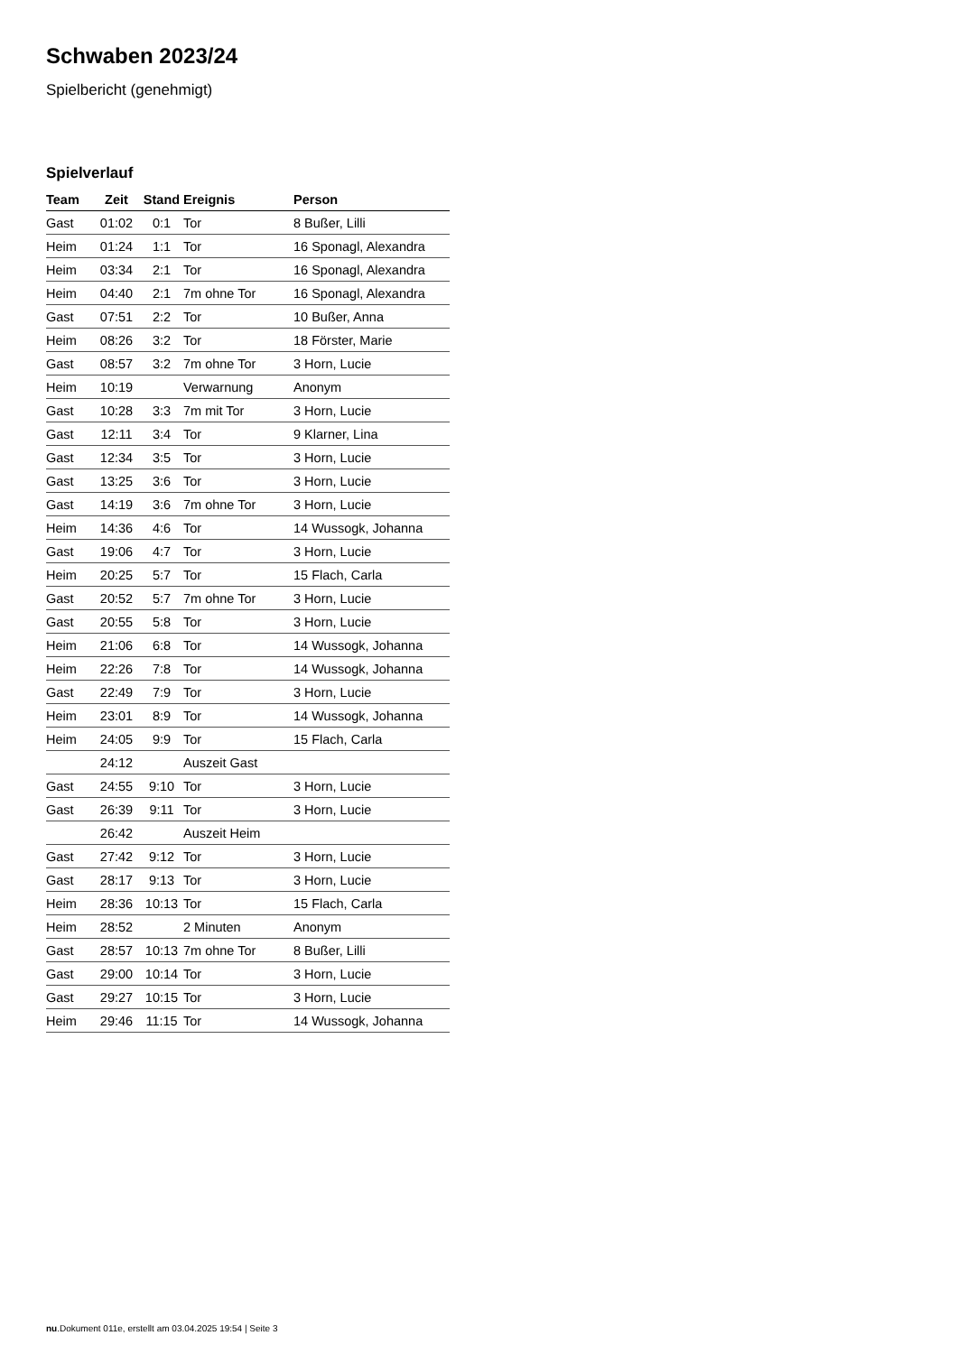Schwaben 2023/24
Spielbericht (genehmigt)
Spielverlauf
| Team | Zeit | Stand | Ereignis | Person |
| --- | --- | --- | --- | --- |
| Gast | 01:02 | 0:1 | Tor | 8 Bußer, Lilli |
| Heim | 01:24 | 1:1 | Tor | 16 Sponagl, Alexandra |
| Heim | 03:34 | 2:1 | Tor | 16 Sponagl, Alexandra |
| Heim | 04:40 | 2:1 | 7m ohne Tor | 16 Sponagl, Alexandra |
| Gast | 07:51 | 2:2 | Tor | 10 Bußer, Anna |
| Heim | 08:26 | 3:2 | Tor | 18 Förster, Marie |
| Gast | 08:57 | 3:2 | 7m ohne Tor | 3 Horn, Lucie |
| Heim | 10:19 | | Verwarnung | Anonym |
| Gast | 10:28 | 3:3 | 7m mit Tor | 3 Horn, Lucie |
| Gast | 12:11 | 3:4 | Tor | 9 Klarner, Lina |
| Gast | 12:34 | 3:5 | Tor | 3 Horn, Lucie |
| Gast | 13:25 | 3:6 | Tor | 3 Horn, Lucie |
| Gast | 14:19 | 3:6 | 7m ohne Tor | 3 Horn, Lucie |
| Heim | 14:36 | 4:6 | Tor | 14 Wussogk, Johanna |
| Gast | 19:06 | 4:7 | Tor | 3 Horn, Lucie |
| Heim | 20:25 | 5:7 | Tor | 15 Flach, Carla |
| Gast | 20:52 | 5:7 | 7m ohne Tor | 3 Horn, Lucie |
| Gast | 20:55 | 5:8 | Tor | 3 Horn, Lucie |
| Heim | 21:06 | 6:8 | Tor | 14 Wussogk, Johanna |
| Heim | 22:26 | 7:8 | Tor | 14 Wussogk, Johanna |
| Gast | 22:49 | 7:9 | Tor | 3 Horn, Lucie |
| Heim | 23:01 | 8:9 | Tor | 14 Wussogk, Johanna |
| Heim | 24:05 | 9:9 | Tor | 15 Flach, Carla |
| | 24:12 | | Auszeit Gast | |
| Gast | 24:55 | 9:10 | Tor | 3 Horn, Lucie |
| Gast | 26:39 | 9:11 | Tor | 3 Horn, Lucie |
| | 26:42 | | Auszeit Heim | |
| Gast | 27:42 | 9:12 | Tor | 3 Horn, Lucie |
| Gast | 28:17 | 9:13 | Tor | 3 Horn, Lucie |
| Heim | 28:36 | 10:13 | Tor | 15 Flach, Carla |
| Heim | 28:52 | | 2 Minuten | Anonym |
| Gast | 28:57 | 10:13 | 7m ohne Tor | 8 Bußer, Lilli |
| Gast | 29:00 | 10:14 | Tor | 3 Horn, Lucie |
| Gast | 29:27 | 10:15 | Tor | 3 Horn, Lucie |
| Heim | 29:46 | 11:15 | Tor | 14 Wussogk, Johanna |
nu.Dokument 011e, erstellt am 03.04.2025 19:54 | Seite 3